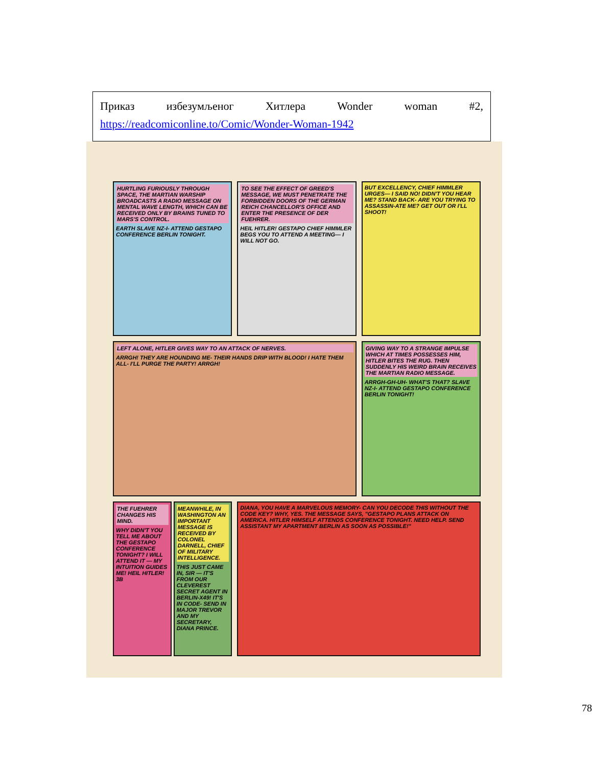Приказ избезумљеног Хитлера Wonder woman #2,
https://readcomiconline.to/Comic/Wonder-Woman-1942
HURTLING FURIOUSLY THROUGH SPACE, THE MARTIAN WARSHIP BROADCASTS A RADIO MESSAGE ON MENTAL WAVE LENGTH, WHICH CAN BE RECEIVED ONLY BY BRAINS TUNED TO MARS'S CONTROL.
EARTH SLAVE NZ-I- ATTEND GESTAPO CONFERENCE BERLIN TONIGHT.
TO SEE THE EFFECT OF GREED'S MESSAGE, WE MUST PENETRATE THE FORBIDDEN DOORS OF THE GERMAN REICH CHANCELLOR'S OFFICE AND ENTER THE PRESENCE OF DER FUEHRER.
HEIL HITLER! GESTAPO CHIEF HIMMLER BEGS YOU TO ATTEND A MEETING— I WILL NOT GO.
BUT EXCELLENCY, CHIEF HIMMLER URGES— I SAID NO! DIDN'T YOU HEAR ME? STAND BACK- ARE YOU TRYING TO ASSASSIN-ATE ME? GET OUT OR I'LL SHOOT!
LEFT ALONE, HITLER GIVES WAY TO AN ATTACK OF NERVES.
ARRGH! THEY ARE HOUNDING ME- THEIR HANDS DRIP WITH BLOOD! I HATE THEM ALL- I'LL PURGE THE PARTY! ARRGH!
GIVING WAY TO A STRANGE IMPULSE WHICH AT TIMES POSSESSES HIM, HITLER BITES THE RUG. THEN SUDDENLY HIS WEIRD BRAIN RECEIVES THE MARTIAN RADIO MESSAGE.
ARRGH-GH-UH- WHAT'S THAT? SLAVE NZ-I- ATTEND GESTAPO CONFERENCE BERLIN TONIGHT!
THE FUEHRER CHANGES HIS MIND.
WHY DIDN'T YOU TELL ME ABOUT THE GESTAPO CONFERENCE TONIGHT? I WILL ATTEND IT — MY INTUITION GUIDES ME! HEIL HITLER! 3B
MEANWHILE, IN WASHINGTON AN IMPORTANT MESSAGE IS RECEIVED BY COLONEL DARNELL, CHIEF OF MILITARY INTELLIGENCE.
THIS JUST CAME IN, SIR — IT'S FROM OUR CLEVEREST SECRET AGENT IN BERLIN-X49! IT'S IN CODE- SEND IN MAJOR TREVOR AND MY SECRETARY, DIANA PRINCE.
DIANA, YOU HAVE A MARVELOUS MEMORY- CAN YOU DECODE THIS WITHOUT THE CODE KEY? WHY, YES. THE MESSAGE SAYS, "GESTAPO PLANS ATTACK ON AMERICA. HITLER HIMSELF ATTENDS CONFERENCE TONIGHT. NEED HELP. SEND ASSISTANT MY APARTMENT BERLIN AS SOON AS POSSIBLE!"
78